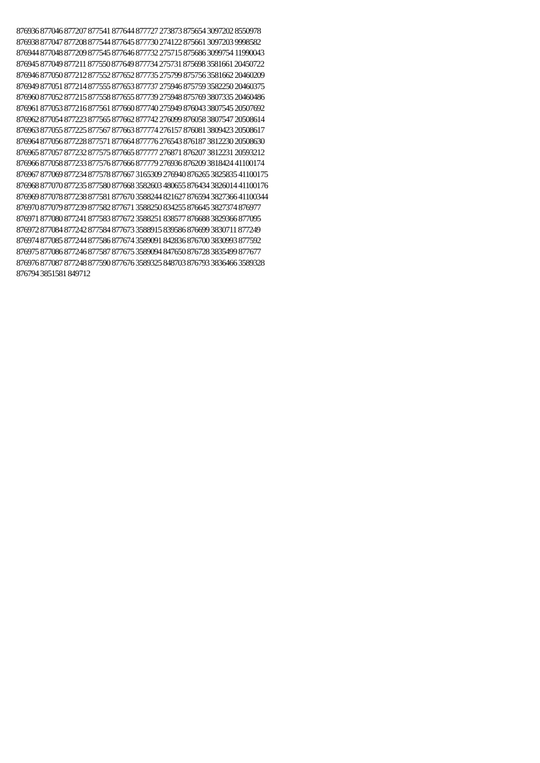876936 877046 877207 877541 877644 877727 273873 875654 3097202 8550978
876938 877047 877208 877544 877645 877730 274122 875661 3097203 9998582
876944 877048 877209 877545 877646 877732 275715 875686 3099754 11990043
876945 877049 877211 877550 877649 877734 275731 875698 3581661 20450722
876946 877050 877212 877552 877652 877735 275799 875756 3581662 20460209
876949 877051 877214 877555 877653 877737 275946 875759 3582250 20460375
876960 877052 877215 877558 877655 877739 275948 875769 3807335 20460486
876961 877053 877216 877561 877660 877740 275949 876043 3807545 20507692
876962 877054 877223 877565 877662 877742 276099 876058 3807547 20508614
876963 877055 877225 877567 877663 877774 276157 876081 3809423 20508617
876964 877056 877228 877571 877664 877776 276543 876187 3812230 20508630
876965 877057 877232 877575 877665 877777 276871 876207 3812231 20593212
876966 877058 877233 877576 877666 877779 276936 876209 3818424 41100174
876967 877069 877234 877578 877667 3165309 276940 876265 3825835 41100175
876968 877070 877235 877580 877668 3582603 480655 876434 3826014 41100176
876969 877078 877238 877581 877670 3588244 821627 876594 3827366 41100344
876970 877079 877239 877582 877671 3588250 834255 876645 3827374 876977
876971 877080 877241 877583 877672 3588251 838577 876688 3829366 877095
876972 877084 877242 877584 877673 3588915 839586 876699 3830711 877249
876974 877085 877244 877586 877674 3589091 842836 876700 3830993 877592
876975 877086 877246 877587 877675 3589094 847650 876728 3835499 877677
876976 877087 877248 877590 877676 3589325 848703 876793 3836466 3589328
876794 3851581 849712